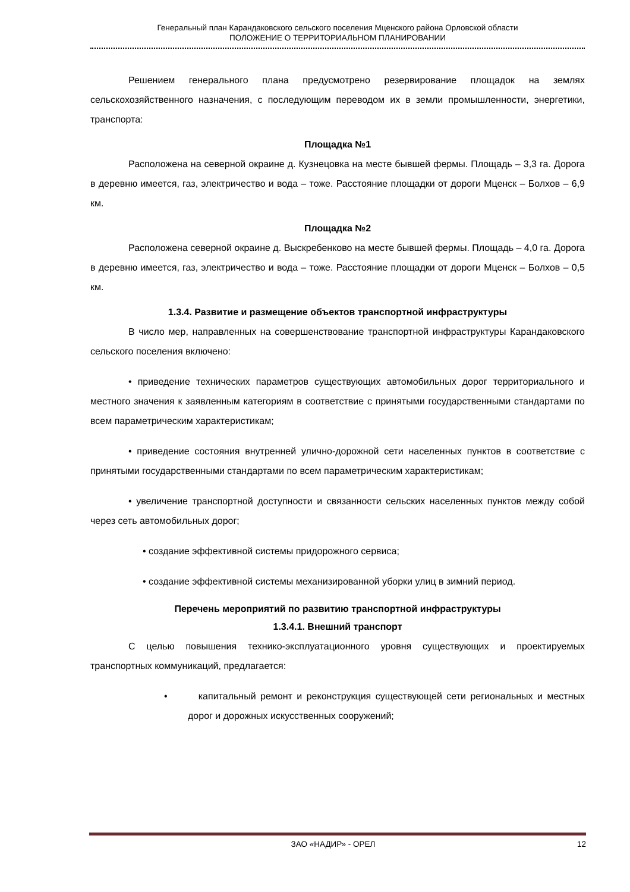Генеральный план Карандаковского сельского поселения Мценского района Орловской области
ПОЛОЖЕНИЕ О ТЕРРИТОРИАЛЬНОМ ПЛАНИРОВАНИИ
Решением генерального плана предусмотрено резервирование площадок на землях сельскохозяйственного назначения, с последующим переводом их в земли промышленности, энергетики, транспорта:
Площадка №1
Расположена на северной окраине д. Кузнецовка на месте бывшей фермы. Площадь – 3,3 га. Дорога в деревню имеется, газ, электричество и вода – тоже. Расстояние площадки от дороги Мценск – Болхов – 6,9 км.
Площадка №2
Расположена северной окраине д. Выскребенково на месте бывшей фермы. Площадь – 4,0 га. Дорога в деревню имеется, газ, электричество и вода – тоже. Расстояние площадки от дороги Мценск – Болхов – 0,5 км.
1.3.4. Развитие и размещение объектов транспортной инфраструктуры
В число мер, направленных на совершенствование транспортной инфраструктуры Карандаковского сельского поселения включено:
• приведение технических параметров существующих автомобильных дорог территориального и местного значения к заявленным категориям в соответствие с принятыми государственными стандартами по всем параметрическим характеристикам;
• приведение состояния внутренней улично-дорожной сети населенных пунктов в соответствие с принятыми государственными стандартами по всем параметрическим характеристикам;
• увеличение транспортной доступности и связанности сельских населенных пунктов между собой через сеть автомобильных дорог;
• создание эффективной системы придорожного сервиса;
• создание эффективной системы механизированной уборки улиц в зимний период.
Перечень мероприятий по развитию транспортной инфраструктуры
1.3.4.1. Внешний транспорт
С целью повышения технико-эксплуатационного уровня существующих и проектируемых транспортных коммуникаций, предлагается:
• капитальный ремонт и реконструкция существующей сети региональных и местных дорог и дорожных искусственных сооружений;
ЗАО «НАДИР» - ОРЕЛ 12